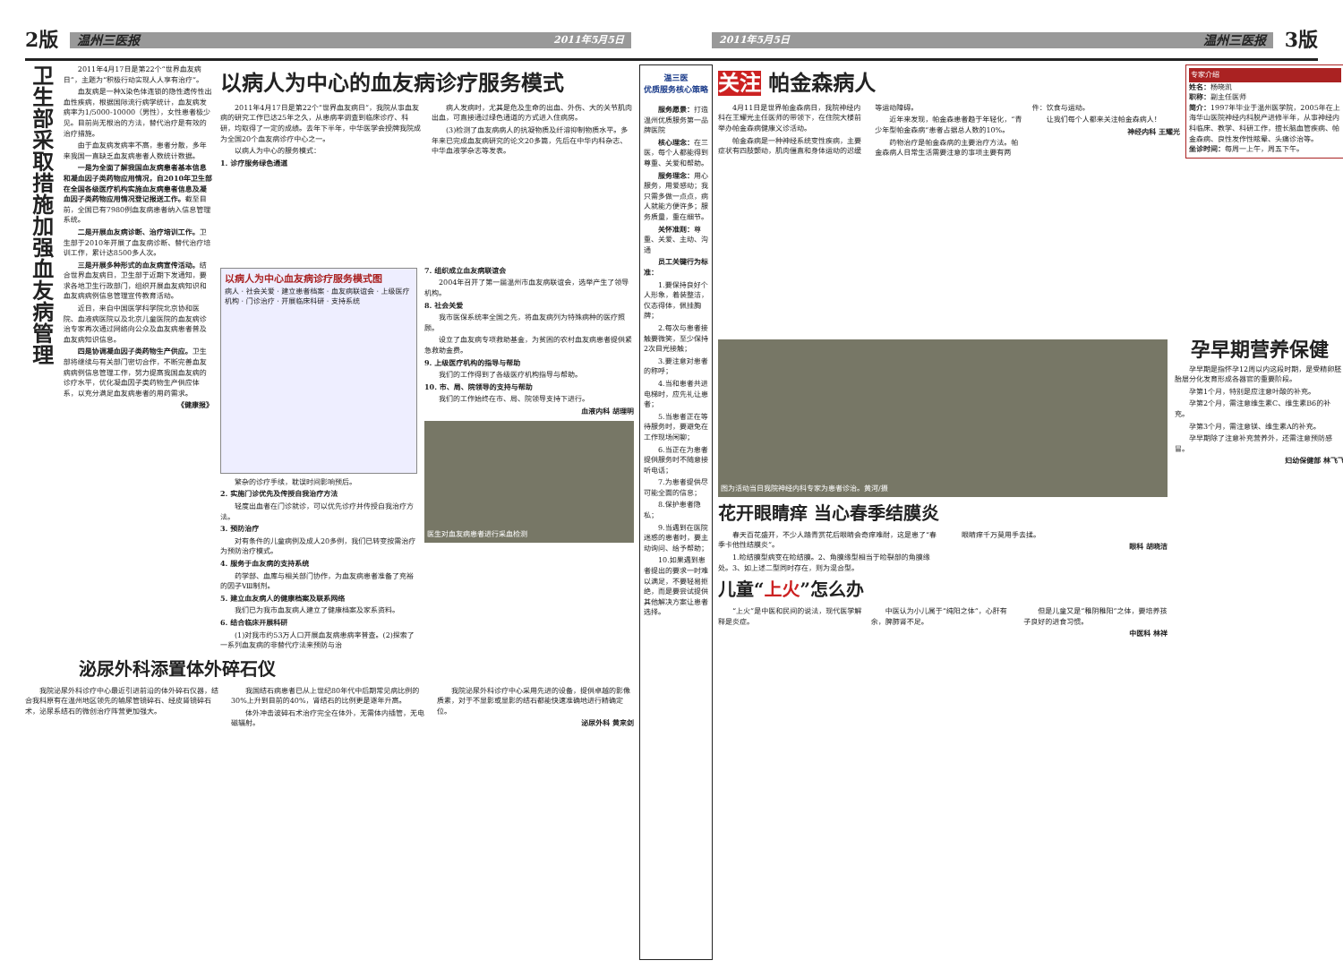2版
温州三医报 2011年5月5日 2011年5月5日 温州三医报
3版
卫生部采取措施加强血友病管理
2011年4月17日是第22个“世界血友病日”，主题为“积极行动实现人人享有治疗”。
血友病是一种X染色体连锁的隐性遗传性出血性疾病，根据国际流行病学统计，血友病发病率为1/5000-10000（男性），女性患者极少见。目前尚无根治的方法，替代治疗是有效的治疗措施。
由于血友病发病率不高，患者分散，多年来我国一直缺乏血友病患者人数统计数据。
一是为全面了解我国血友病患者基本信息和凝血因子类药物应用情况，自2010年卫生部在全国各级医疗机构实施血友病患者信息及凝血因子类药物应用情况登记报送工作。截至目前，全国已有7980例血友病患者纳入信息管理系统。
二是开展血友病诊断、治疗培训工作。卫生部于2010年开展了血友病诊断、替代治疗培训工作，累计达8500多人次。
三是开展多种形式的血友病宣传活动。结合世界血友病日，卫生部于近期下发通知，要求各地卫生行政部门，组织开展血友病知识和血友病病例信息管理宣传教育活动。
近日，来自中国医学科学院北京协和医院、血液病医院以及北京儿童医院的血友病诊治专家再次通过网络向公众及血友病患者普及血友病知识信息。
四是协调凝血因子类药物生产供应。卫生部将继续与有关部门密切合作，不断完善血友病病例信息管理工作，努力提高我国血友病的诊疗水平，优化凝血因子类药物生产供应体系，以充分满足血友病患者的用药需求。
《健康报》
以病人为中心的血友病诊疗服务模式
2011年4月17日是第22个“世界血友病日”，我院从事血友病的研究工作已达25年之久，从患病率调查到临床诊疗、科研，均取得了一定的成绩。去年下半年，中华医学会授牌我院成为全国20个血友病诊疗中心之一。
以病人为中心的服务模式：
1. 诊疗服务绿色通道
病人发病时，尤其是危及生命的出血、外伤、大的关节肌肉出血，可直接通过绿色通道的方式进入住病房。
(3)检测了血友病病人的抗凝物质及纤溶抑制物质水平。多年来已完成血友病研究的论文20多篇，先后在中华内科杂志、中华血液学杂志等发表。
以病人为中心血友病诊疗服务模式图
病人 · 社会关爱 · 建立患者档案 · 血友病联谊会 · 上级医疗机构 · 门诊治疗 · 开展临床科研 · 支持系统
繁杂的诊疗手续，耽误时间影响预后。
2. 实施门诊优先及传授自我治疗方法
轻度出血者在门诊就诊，可以优先诊疗并传授自我治疗方法。
3. 预防治疗
对有条件的儿童病例及成人20多例，我们已转变按需治疗为预防治疗模式。
4. 服务于血友病的支持系统
药学部、血库与相关部门协作，为血友病患者准备了充裕的因子Ⅷ制剂。
5. 建立血友病人的健康档案及联系网络
我们已为我市血友病人建立了健康档案及家系资料。
6. 结合临床开展科研
(1)对我市约53万人口开展血友病患病率普查。(2)探索了一系列血友病的非替代疗法来预防与治
7. 组织成立血友病联谊会
2004年召开了第一届温州市血友病联谊会，选举产生了领导机构。
8. 社会关爱
我市医保系统率全国之先，将血友病列为特殊病种的医疗照顾。
设立了血友病专项救助基金，为贫困的农村血友病患者提供紧急救助金费。
9. 上级医疗机构的指导与帮助
我们的工作得到了各级医疗机构指导与帮助。
10. 市、局、院领导的支持与帮助
我们的工作始终在市、局、院领导支持下进行。
血液内科 胡理明
医生对血友病患者进行采血检测
泌尿外科添置体外碎石仪
我院泌尿外科诊疗中心最近引进前沿的体外碎石仪器，结合我科原有在温州地区领先的输尿管镜碎石、经皮肾镜碎石术，泌尿系结石的微创治疗阵营更加强大。
我国结石病患者已从上世纪80年代中后期常见病比例的30%上升到目前的40%，肾结石的比例更是逐年升高。
体外冲击波碎石术治疗完全在体外，无需体内插管，无电磁辐射。
我院泌尿外科诊疗中心采用先进的设备，提供卓越的影像质素，对于不显影或显影的结石都能快速准确地进行精确定位。
泌尿外科 黄来剑
温三医
优质服务核心策略
服务愿景：打造温州优质服务第一品牌医院
核心理念：在三医，每个人都能得到尊重、关爱和帮助。
服务理念：用心服务，用爱感动；我只需多做一点点，病人就能方便许多；服务质量，重在细节。
关怀准则：尊重、关爱、主动、沟通
员工关键行为标准：
1.要保持良好个人形象，着装整洁，仪态得体，佩挂胸牌；
2.每次与患者接触要微笑，至少保持2次目光接触；
3.要注意对患者的称呼；
4.当和患者共进电梯时，应先礼让患者；
5.当患者正在等待服务时，要避免在工作现场闲聊；
6.当正在为患者提供服务时不随意接听电话；
7.为患者提供尽可能全面的信息；
8.保护患者隐私；
9.当遇到在医院迷惑的患者时，要主动询问、给予帮助；
10.如果遇到患者提出的要求一时难以满足，不要轻易拒绝，而是要尝试提供其他解决方案让患者选择。
专家介绍
姓名：杨晓凯
职称：副主任医师
简介：1997年毕业于温州医学院，2005年在上海华山医院神经内科脱产进修半年，从事神经内科临床、教学、科研工作，擅长脑血管疾病、帕金森病、良性发作性眩晕、头痛诊治等。
坐诊时间：每周一上午，周五下午。
关注 帕金森病人
4月11日是世界帕金森病日，我院神经内科在王耀光主任医师的带领下，在住院大楼前举办帕金森病健康义诊活动。
帕金森病是一种神经系统变性疾病，主要症状有四肢颤动，肌肉僵直和身体运动的迟缓等运动障碍。
近年来发现，帕金森患者趋于年轻化，“青少年型帕金森病”患者占据总人数的10%。
药物治疗是帕金森病的主要治疗方法。帕金森病人日常生活需要注意的事项主要有两件：饮食与运动。
让我们每个人都来关注帕金森病人！
神经内科 王耀光
图为活动当日我院神经内科专家为患者诊治。黄河/摄
花开眼睛痒 当心春季结膜炎
春天百花盛开，不少人踏青赏花后眼睛会奇痒难耐，这是患了“春季卡他性结膜炎”。
1.睑结膜型病变在睑结膜。2、角膜缘型相当于睑裂部的角膜缘处。3、如上述二型同时存在，则为混合型。
眼睛痒千万莫用手去揉。
眼科 胡晓洁
儿童“上火”怎么办
“上火”是中医和民间的说法，现代医学解释是炎症。
中医认为小儿属于“纯阳之体”，心肝有余，脾肺肾不足。
但是儿童又是“稚阴稚阳”之体，要培养孩子良好的进食习惯。
中医科 林祥
孕早期营养保健
孕早期是指怀孕12周以内这段时期，是受精卵胚胎层分化发育形成各器官的重要阶段。
孕第1个月，特别是应注意叶酸的补充。
孕第2个月，需注意维生素C、维生素B6的补充。
孕第3个月，需注意镁、维生素A的补充。
孕早期除了注意补充营养外，还需注意预防感冒。
妇幼保健部 林飞飞